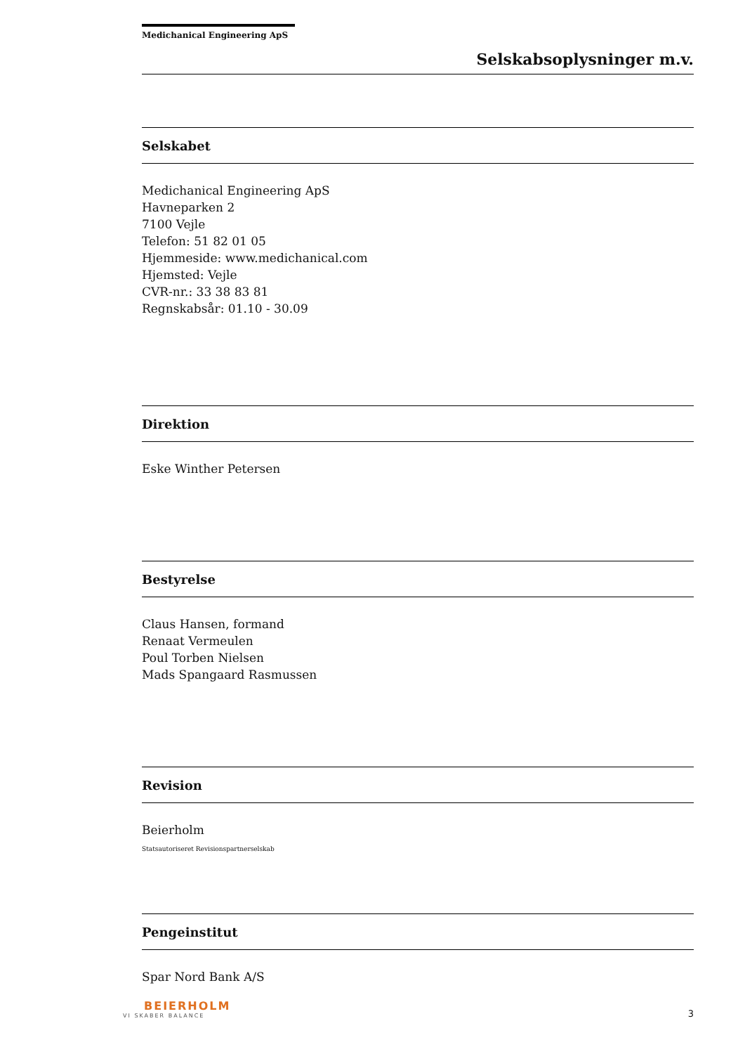Medichanical Engineering ApS
Selskabsoplysninger m.v.
Selskabet
Medichanical Engineering ApS
Havneparken 2
7100 Vejle
Telefon: 51 82 01 05
Hjemmeside: www.medichanical.com
Hjemsted: Vejle
CVR-nr.: 33 38 83 81
Regnskabsår: 01.10 - 30.09
Direktion
Eske Winther Petersen
Bestyrelse
Claus Hansen, formand
Renaat Vermeulen
Poul Torben Nielsen
Mads Spangaard Rasmussen
Revision
Beierholm
Statsautoriseret Revisionspartnerselskab
Pengeinstitut
Spar Nord Bank A/S
BEIERHOLM
VI SKABER BALANCE
3